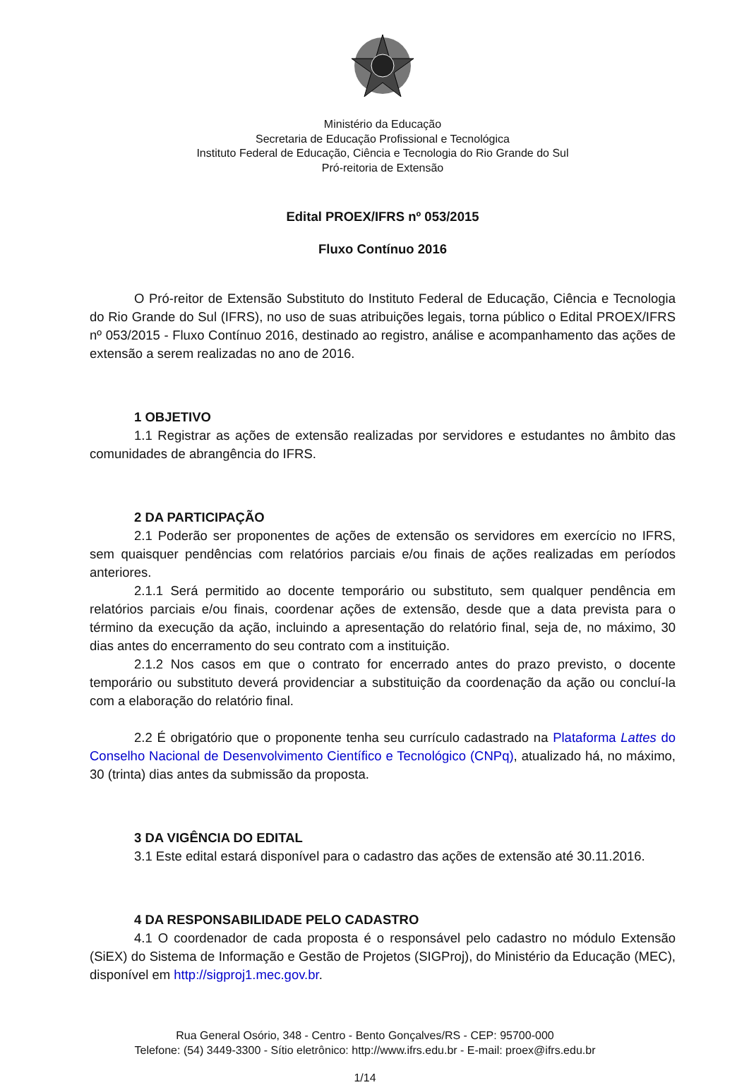Ministério da Educação
Secretaria de Educação Profissional e Tecnológica
Instituto Federal de Educação, Ciência e Tecnologia do Rio Grande do Sul
Pró-reitoria de Extensão
Edital PROEX/IFRS nº 053/2015
Fluxo Contínuo 2016
O Pró-reitor de Extensão Substituto do Instituto Federal de Educação, Ciência e Tecnologia do Rio Grande do Sul (IFRS), no uso de suas atribuições legais, torna público o Edital PROEX/IFRS nº 053/2015 - Fluxo Contínuo 2016, destinado ao registro, análise e acompanhamento das ações de extensão a serem realizadas no ano de 2016.
1 OBJETIVO
1.1 Registrar as ações de extensão realizadas por servidores e estudantes no âmbito das comunidades de abrangência do IFRS.
2 DA PARTICIPAÇÃO
2.1 Poderão ser proponentes de ações de extensão os servidores em exercício no IFRS, sem quaisquer pendências com relatórios parciais e/ou finais de ações realizadas em períodos anteriores.
2.1.1 Será permitido ao docente temporário ou substituto, sem qualquer pendência em relatórios parciais e/ou finais, coordenar ações de extensão, desde que a data prevista para o término da execução da ação, incluindo a apresentação do relatório final, seja de, no máximo, 30 dias antes do encerramento do seu contrato com a instituição.
2.1.2 Nos casos em que o contrato for encerrado antes do prazo previsto, o docente temporário ou substituto deverá providenciar a substituição da coordenação da ação ou concluí-la com a elaboração do relatório final.
2.2 É obrigatório que o proponente tenha seu currículo cadastrado na Plataforma Lattes do Conselho Nacional de Desenvolvimento Científico e Tecnológico (CNPq), atualizado há, no máximo, 30 (trinta) dias antes da submissão da proposta.
3 DA VIGÊNCIA DO EDITAL
3.1 Este edital estará disponível para o cadastro das ações de extensão até 30.11.2016.
4 DA RESPONSABILIDADE PELO CADASTRO
4.1 O coordenador de cada proposta é o responsável pelo cadastro no módulo Extensão (SiEX) do Sistema de Informação e Gestão de Projetos (SIGProj), do Ministério da Educação (MEC), disponível em http://sigproj1.mec.gov.br.
Rua General Osório, 348 - Centro - Bento Gonçalves/RS - CEP: 95700-000
Telefone: (54) 3449-3300 - Sítio eletrônico: http://www.ifrs.edu.br - E-mail: proex@ifrs.edu.br
1/14